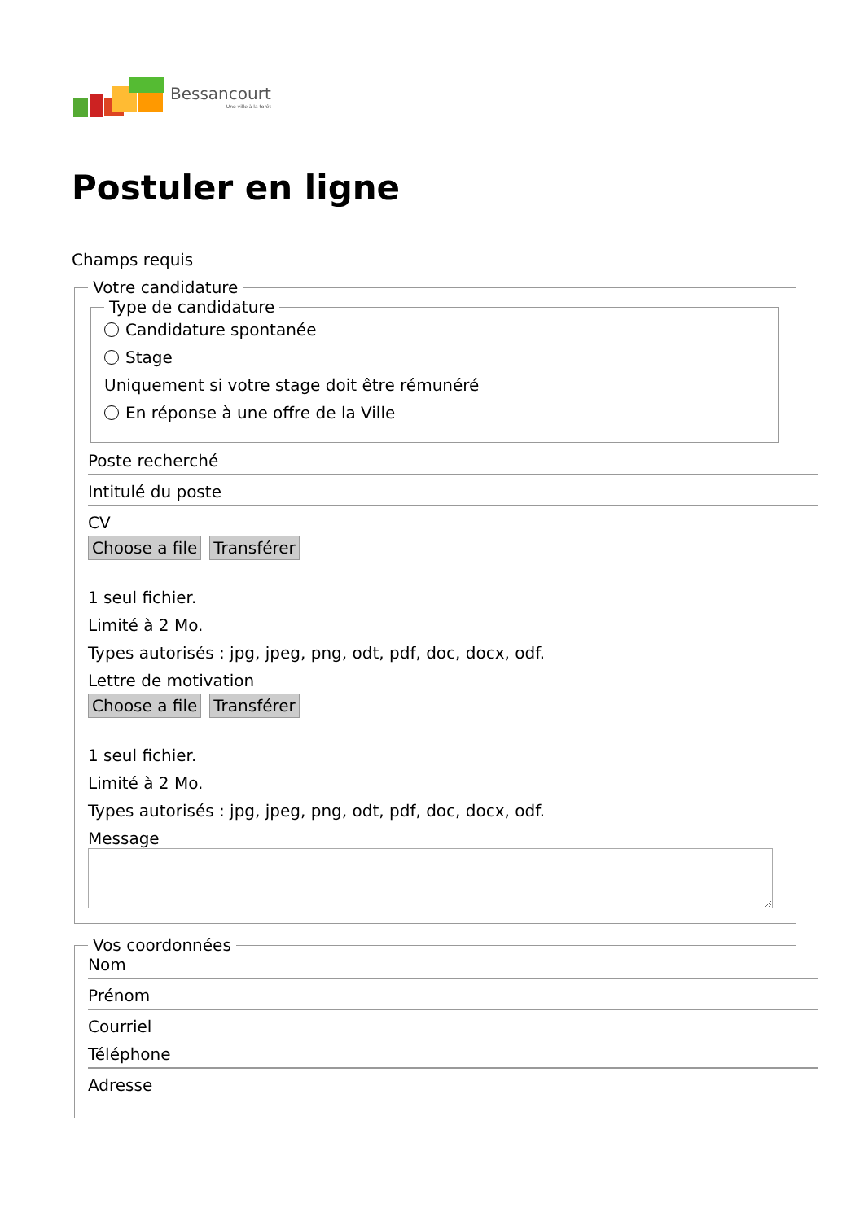Bessancourt
Une ville à la forêt
Postuler en ligne
Champs requis
Votre candidature Type de candidature
Candidature spontanée
Stage
Uniquement si votre stage doit être rémunéré
En réponse à une offre de la Ville
Poste recherché
Intitulé du poste
CV
Choose a file Transférer
1 seul fichier.
Limité à 2 Mo.
Types autorisés : jpg, jpeg, png, odt, pdf, doc, docx, odf.
Lettre de motivation
Choose a file Transférer
1 seul fichier.
Limité à 2 Mo.
Types autorisés : jpg, jpeg, png, odt, pdf, doc, docx, odf.
Message
Vos coordonnées
Nom
Prénom
Courriel
Téléphone
Adresse